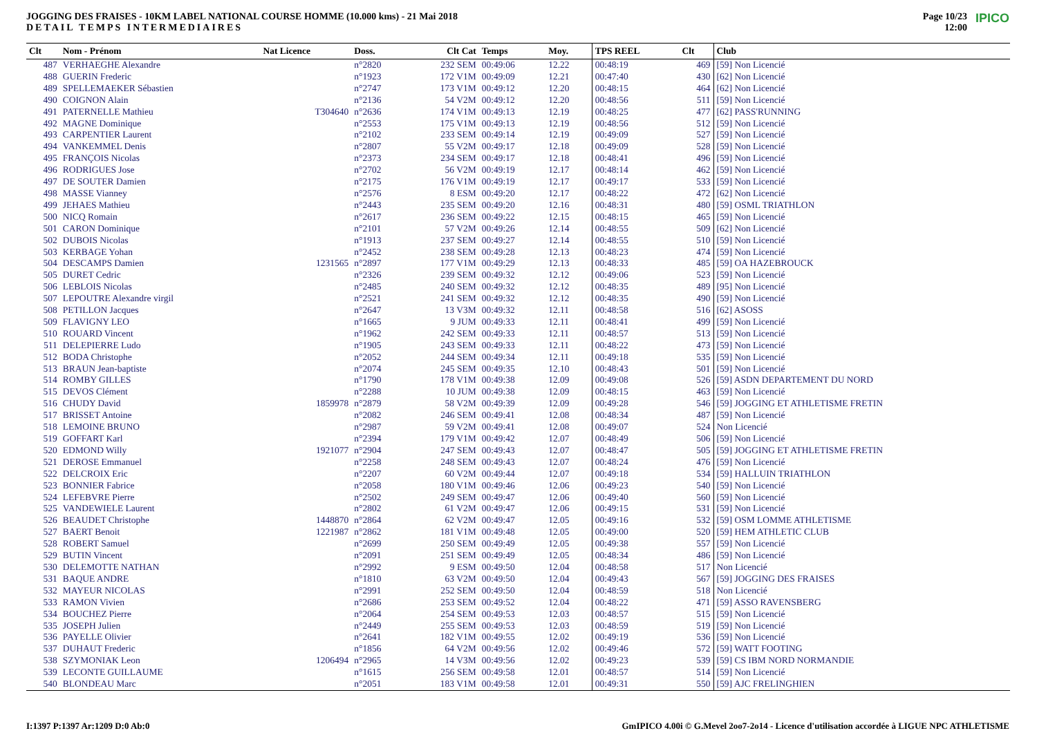JOGGING DES FRAISES - 10KM LABEL NATIONAL COURSE HOMME (10.000 kms) - 21 Mai 2018
DETAIL TEMPS INTERMEDIAIRES
Page 10/23
12:00 IPICO
| Clt | Nom - Prénom | Nat Licence | Doss. | Clt Cat | Temps | Moy. | TPS REEL | Clt | Club |
| --- | --- | --- | --- | --- | --- | --- | --- | --- | --- |
| 487 | VERHAEGHE Alexandre | | n°2820 | 232 SEM | 00:49:06 | 12.22 | 00:48:19 | 469 | [59] Non Licencié |
| 488 | GUERIN Frederic | | n°1923 | 172 V1M | 00:49:09 | 12.21 | 00:47:40 | 430 | [62] Non Licencié |
| 489 | SPELLEMAEKER Sébastien | | n°2747 | 173 V1M | 00:49:12 | 12.20 | 00:48:15 | 464 | [62] Non Licencié |
| 490 | COIGNON Alain | | n°2136 | 54 V2M | 00:49:12 | 12.20 | 00:48:56 | 511 | [59] Non Licencié |
| 491 | PATERNELLE Mathieu | T304640 | n°2636 | 174 V1M | 00:49:13 | 12.19 | 00:48:25 | 477 | [62] PASS'RUNNING |
| 492 | MAGNE Dominique | | n°2553 | 175 V1M | 00:49:13 | 12.19 | 00:48:56 | 512 | [59] Non Licencié |
| 493 | CARPENTIER Laurent | | n°2102 | 233 SEM | 00:49:14 | 12.19 | 00:49:09 | 527 | [59] Non Licencié |
| 494 | VANKEMMEL Denis | | n°2807 | 55 V2M | 00:49:17 | 12.18 | 00:49:09 | 528 | [59] Non Licencié |
| 495 | FRANÇOIS Nicolas | | n°2373 | 234 SEM | 00:49:17 | 12.18 | 00:48:41 | 496 | [59] Non Licencié |
| 496 | RODRIGUES Jose | | n°2702 | 56 V2M | 00:49:19 | 12.17 | 00:48:14 | 462 | [59] Non Licencié |
| 497 | DE SOUTER Damien | | n°2175 | 176 V1M | 00:49:19 | 12.17 | 00:49:17 | 533 | [59] Non Licencié |
| 498 | MASSE Vianney | | n°2576 | 8 ESM | 00:49:20 | 12.17 | 00:48:22 | 472 | [62] Non Licencié |
| 499 | JEHAES Mathieu | | n°2443 | 235 SEM | 00:49:20 | 12.16 | 00:48:31 | 480 | [59] OSML TRIATHLON |
| 500 | NICQ Romain | | n°2617 | 236 SEM | 00:49:22 | 12.15 | 00:48:15 | 465 | [59] Non Licencié |
| 501 | CARON Dominique | | n°2101 | 57 V2M | 00:49:26 | 12.14 | 00:48:55 | 509 | [62] Non Licencié |
| 502 | DUBOIS Nicolas | | n°1913 | 237 SEM | 00:49:27 | 12.14 | 00:48:55 | 510 | [59] Non Licencié |
| 503 | KERBAGE Yohan | | n°2452 | 238 SEM | 00:49:28 | 12.13 | 00:48:23 | 474 | [59] Non Licencié |
| 504 | DESCAMPS Damien | 1231565 | n°2897 | 177 V1M | 00:49:29 | 12.13 | 00:48:33 | 485 | [59] OA HAZEBROUCK |
| 505 | DURET Cedric | | n°2326 | 239 SEM | 00:49:32 | 12.12 | 00:49:06 | 523 | [59] Non Licencié |
| 506 | LEBLOIS Nicolas | | n°2485 | 240 SEM | 00:49:32 | 12.12 | 00:48:35 | 489 | [95] Non Licencié |
| 507 | LEPOUTRE Alexandre virgil | | n°2521 | 241 SEM | 00:49:32 | 12.12 | 00:48:35 | 490 | [59] Non Licencié |
| 508 | PETILLON Jacques | | n°2647 | 13 V3M | 00:49:32 | 12.11 | 00:48:58 | 516 | [62] ASOSS |
| 509 | FLAVIGNY LEO | | n°1665 | 9 JUM | 00:49:33 | 12.11 | 00:48:41 | 499 | [59] Non Licencié |
| 510 | ROUARD Vincent | | n°1962 | 242 SEM | 00:49:33 | 12.11 | 00:48:57 | 513 | [59] Non Licencié |
| 511 | DELEPIERRE Ludo | | n°1905 | 243 SEM | 00:49:33 | 12.11 | 00:48:22 | 473 | [59] Non Licencié |
| 512 | BODA Christophe | | n°2052 | 244 SEM | 00:49:34 | 12.11 | 00:49:18 | 535 | [59] Non Licencié |
| 513 | BRAUN Jean-baptiste | | n°2074 | 245 SEM | 00:49:35 | 12.10 | 00:48:43 | 501 | [59] Non Licencié |
| 514 | ROMBY GILLES | | n°1790 | 178 V1M | 00:49:38 | 12.09 | 00:49:08 | 526 | [59] ASDN DEPARTEMENT DU NORD |
| 515 | DEVOS Clément | | n°2288 | 10 JUM | 00:49:38 | 12.09 | 00:48:15 | 463 | [59] Non Licencié |
| 516 | CHUDY David | 1859978 | n°2879 | 58 V2M | 00:49:39 | 12.09 | 00:49:28 | 546 | [59] JOGGING ET ATHLETISME FRETIN |
| 517 | BRISSET Antoine | | n°2082 | 246 SEM | 00:49:41 | 12.08 | 00:48:34 | 487 | [59] Non Licencié |
| 518 | LEMOINE BRUNO | | n°2987 | 59 V2M | 00:49:41 | 12.08 | 00:49:07 | 524 | Non Licencié |
| 519 | GOFFART Karl | | n°2394 | 179 V1M | 00:49:42 | 12.07 | 00:48:49 | 506 | [59] Non Licencié |
| 520 | EDMOND Willy | 1921077 | n°2904 | 247 SEM | 00:49:43 | 12.07 | 00:48:47 | 505 | [59] JOGGING ET ATHLETISME FRETIN |
| 521 | DEROSE Emmanuel | | n°2258 | 248 SEM | 00:49:43 | 12.07 | 00:48:24 | 476 | [59] Non Licencié |
| 522 | DELCROIX Eric | | n°2207 | 60 V2M | 00:49:44 | 12.07 | 00:49:18 | 534 | [59] HALLUIN TRIATHLON |
| 523 | BONNIER Fabrice | | n°2058 | 180 V1M | 00:49:46 | 12.06 | 00:49:23 | 540 | [59] Non Licencié |
| 524 | LEFEBVRE Pierre | | n°2502 | 249 SEM | 00:49:47 | 12.06 | 00:49:40 | 560 | [59] Non Licencié |
| 525 | VANDEWIELE Laurent | | n°2802 | 61 V2M | 00:49:47 | 12.06 | 00:49:15 | 531 | [59] Non Licencié |
| 526 | BEAUDET Christophe | 1448870 | n°2864 | 62 V2M | 00:49:47 | 12.05 | 00:49:16 | 532 | [59] OSM LOMME ATHLETISME |
| 527 | BAERT Benoit | 1221987 | n°2862 | 181 V1M | 00:49:48 | 12.05 | 00:49:00 | 520 | [59] HEM ATHLETIC CLUB |
| 528 | ROBERT Samuel | | n°2699 | 250 SEM | 00:49:49 | 12.05 | 00:49:38 | 557 | [59] Non Licencié |
| 529 | BUTIN Vincent | | n°2091 | 251 SEM | 00:49:49 | 12.05 | 00:48:34 | 486 | [59] Non Licencié |
| 530 | DELEMOTTE NATHAN | | n°2992 | 9 ESM | 00:49:50 | 12.04 | 00:48:58 | 517 | Non Licencié |
| 531 | BAQUE ANDRE | | n°1810 | 63 V2M | 00:49:50 | 12.04 | 00:49:43 | 567 | [59] JOGGING DES FRAISES |
| 532 | MAYEUR NICOLAS | | n°2991 | 252 SEM | 00:49:50 | 12.04 | 00:48:59 | 518 | Non Licencié |
| 533 | RAMON Vivien | | n°2686 | 253 SEM | 00:49:52 | 12.04 | 00:48:22 | 471 | [59] ASSO RAVENSBERG |
| 534 | BOUCHEZ Pierre | | n°2064 | 254 SEM | 00:49:53 | 12.03 | 00:48:57 | 515 | [59] Non Licencié |
| 535 | JOSEPH Julien | | n°2449 | 255 SEM | 00:49:53 | 12.03 | 00:48:59 | 519 | [59] Non Licencié |
| 536 | PAYELLE Olivier | | n°2641 | 182 V1M | 00:49:55 | 12.02 | 00:49:19 | 536 | [59] Non Licencié |
| 537 | DUHAUT Frederic | | n°1856 | 64 V2M | 00:49:56 | 12.02 | 00:49:46 | 572 | [59] WATT FOOTING |
| 538 | SZYMONIAK Leon | 1206494 | n°2965 | 14 V3M | 00:49:56 | 12.02 | 00:49:23 | 539 | [59] CS IBM NORD NORMANDIE |
| 539 | LECONTE GUILLAUME | | n°1615 | 256 SEM | 00:49:58 | 12.01 | 00:48:57 | 514 | [59] Non Licencié |
| 540 | BLONDEAU Marc | | n°2051 | 183 V1M | 00:49:58 | 12.01 | 00:49:31 | 550 | [59] AJC FRELINGHIEN |
I:1397 P:1397 Ar:1209 D:0 Ab:0 GmIPICO 4.00i © G.Mevel 2oo7-2o14 - Licence d'utilisation accordée à LIGUE NPC ATHLETISME